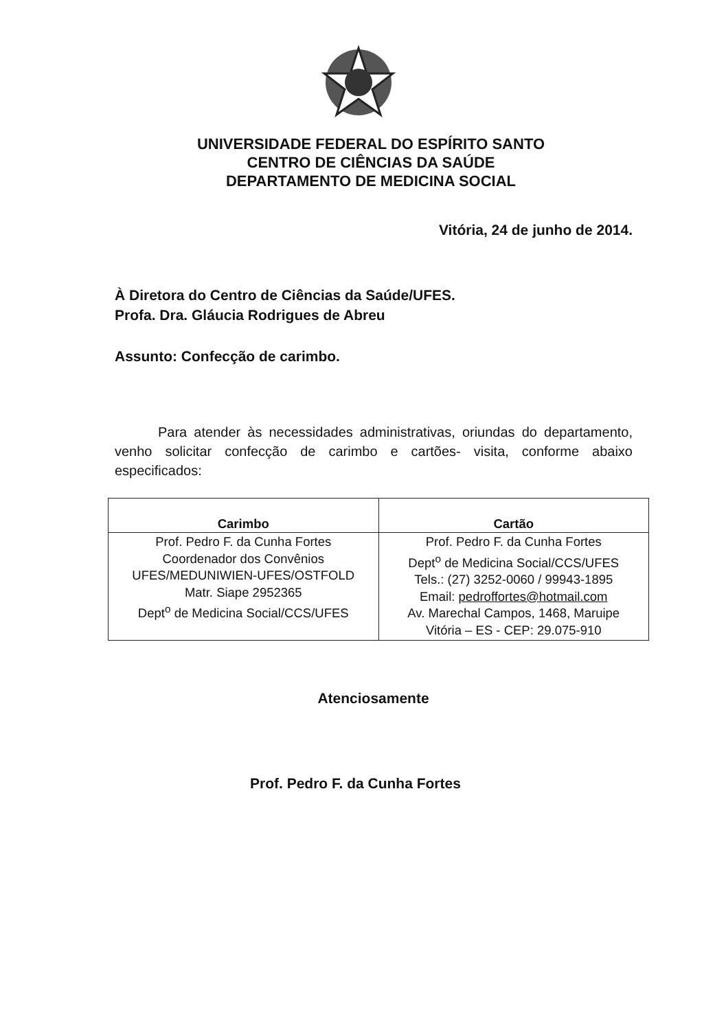UNIVERSIDADE FEDERAL DO ESPÍRITO SANTO
CENTRO DE CIÊNCIAS DA SAÚDE
DEPARTAMENTO DE MEDICINA SOCIAL
Vitória, 24 de junho de 2014.
À Diretora do Centro de Ciências da Saúde/UFES.
Profa. Dra. Gláucia Rodrigues de Abreu
Assunto: Confecção de carimbo.
Para atender às necessidades administrativas, oriundas do departamento, venho solicitar confecção de carimbo e cartões- visita, conforme abaixo especificados:
| Carimbo | Cartão |
| --- | --- |
| Prof. Pedro F. da Cunha Fortes Coordenador dos Convênios UFES/MEDUNIWIEN-UFES/OSTFOLD Matr. Siape 2952365 Dept<sup>o</sup> de Medicina Social/CCS/UFES | Prof. Pedro F. da Cunha Fortes Dept<sup>o</sup> de Medicina Social/CCS/UFES Tels.: (27) 3252-0060 / 99943-1895 Email: pedroffortes@hotmail.com Av. Marechal Campos, 1468, Maruipe Vitória – ES - CEP: 29.075-910 |
Atenciosamente
Prof. Pedro F. da Cunha Fortes